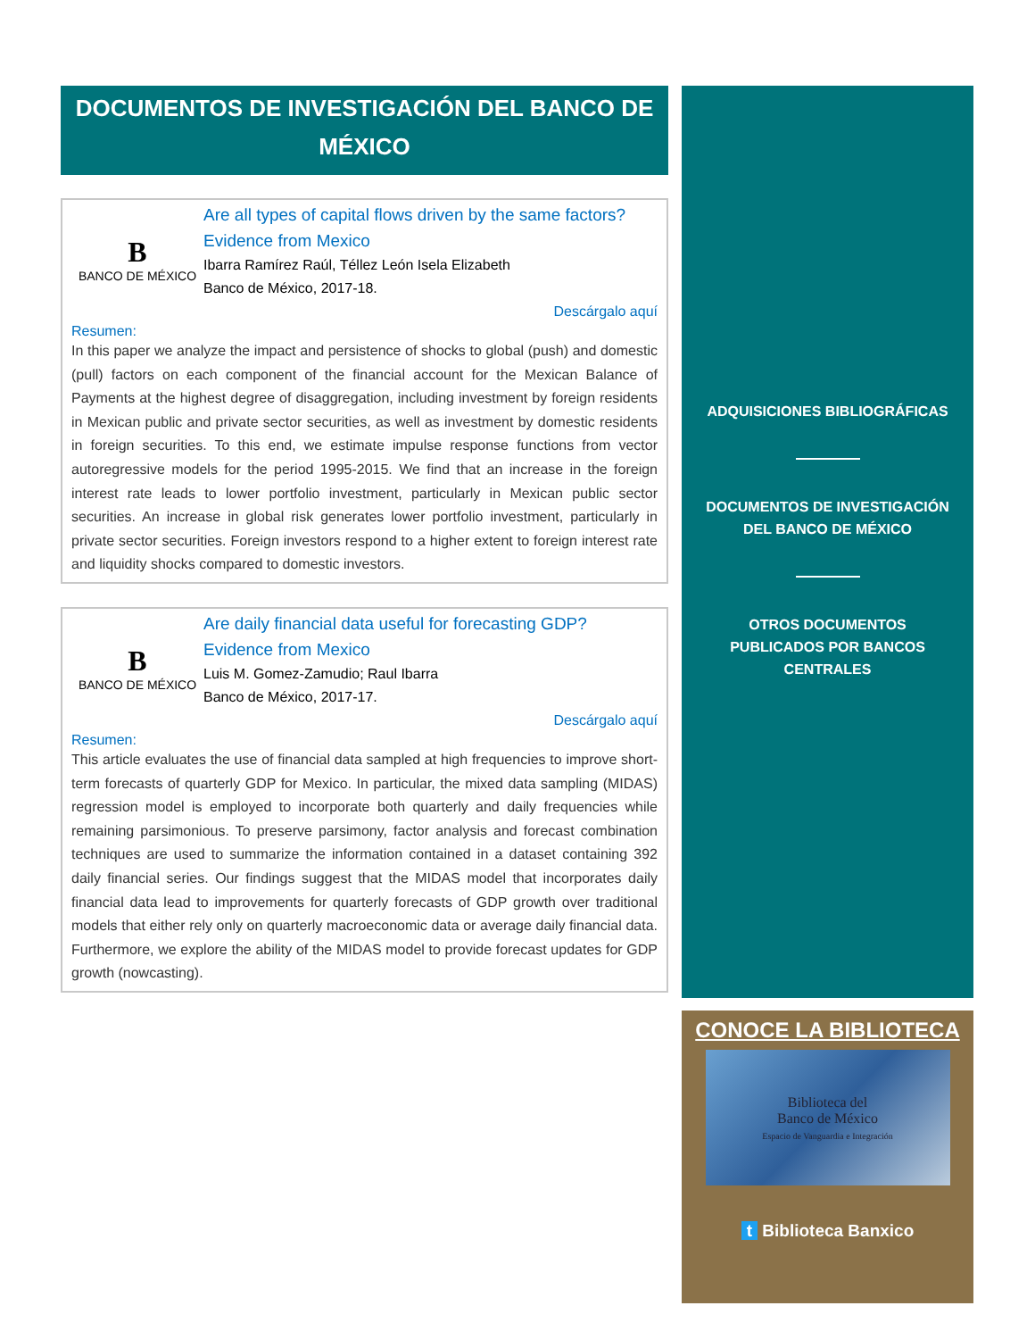DOCUMENTOS DE INVESTIGACIÓN DEL BANCO DE MÉXICO
B
BANCO DE MÉXICO
Are all types of capital flows driven by the same factors? Evidence from Mexico
Ibarra Ramírez Raúl, Téllez León Isela Elizabeth
Banco de México, 2017-18.
Descárgalo aquí
Resumen:
In this paper we analyze the impact and persistence of shocks to global (push) and domestic (pull) factors on each component of the financial account for the Mexican Balance of Payments at the highest degree of disaggregation, including investment by foreign residents in Mexican public and private sector securities, as well as investment by domestic residents in foreign securities. To this end, we estimate impulse response functions from vector autoregressive models for the period 1995-2015. We find that an increase in the foreign interest rate leads to lower portfolio investment, particularly in Mexican public sector securities. An increase in global risk generates lower portfolio investment, particularly in private sector securities. Foreign investors respond to a higher extent to foreign interest rate and liquidity shocks compared to domestic investors.
B
BANCO DE MÉXICO
Are daily financial data useful for forecasting GDP? Evidence from Mexico
Luis M. Gomez-Zamudio; Raul Ibarra
Banco de México, 2017-17.
Descárgalo aquí
Resumen:
This article evaluates the use of financial data sampled at high frequencies to improve short-term forecasts of quarterly GDP for Mexico. In particular, the mixed data sampling (MIDAS) regression model is employed to incorporate both quarterly and daily frequencies while remaining parsimonious. To preserve parsimony, factor analysis and forecast combination techniques are used to summarize the information contained in a dataset containing 392 daily financial series. Our findings suggest that the MIDAS model that incorporates daily financial data lead to improvements for quarterly forecasts of GDP growth over traditional models that either rely only on quarterly macroeconomic data or average daily financial data. Furthermore, we explore the ability of the MIDAS model to provide forecast updates for GDP growth (nowcasting).
ADQUISICIONES BIBLIOGRÁFICAS
DOCUMENTOS DE INVESTIGACIÓN
DEL BANCO DE MÉXICO
OTROS DOCUMENTOS
PUBLICADOS POR BANCOS
CENTRALES
CONOCE LA BIBLIOTECA
Biblioteca del
Banco de México
Espacio de Vanguardia e Integración
t Biblioteca Banxico